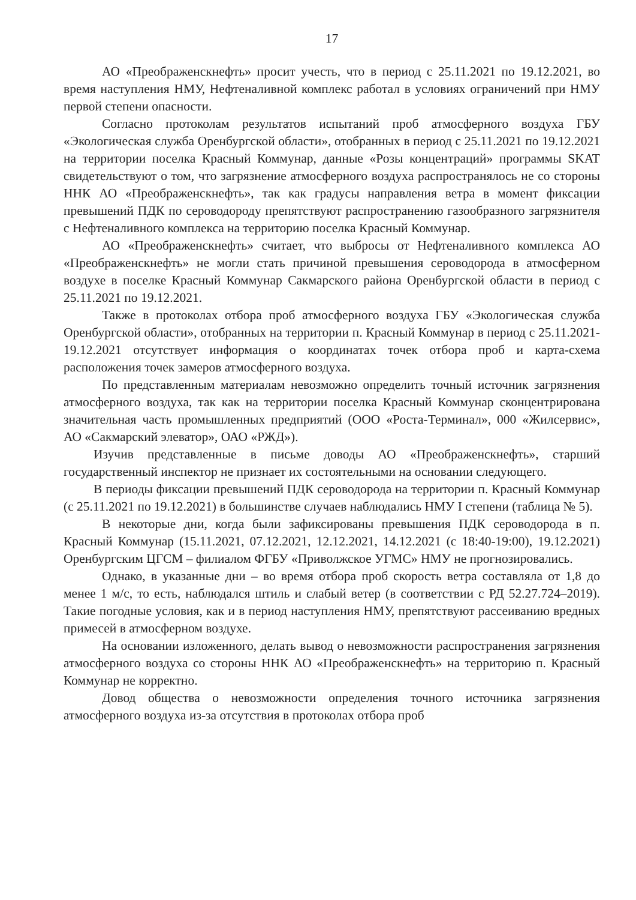17
АО «Преображенскнефть» просит учесть, что в период с 25.11.2021 по 19.12.2021, во время наступления НМУ, Нефтеналивной комплекс работал в условиях ограничений при НМУ первой степени опасности.
Согласно протоколам результатов испытаний проб атмосферного воздуха ГБУ «Экологическая служба Оренбургской области», отобранных в период с 25.11.2021 по 19.12.2021 на территории поселка Красный Коммунар, данные «Розы концентраций» программы SKAT свидетельствуют о том, что загрязнение атмосферного воздуха распространялось не со стороны ННК АО «Преображенскнефть», так как градусы направления ветра в момент фиксации превышений ПДК по сероводороду препятствуют распространению газообразного загрязнителя с Нефтеналивного комплекса на территорию поселка Красный Коммунар.
АО «Преображенскнефть» считает, что выбросы от Нефтеналивного комплекса АО «Преображенскнефть» не могли стать причиной превышения сероводорода в атмосферном воздухе в поселке Красный Коммунар Сакмарского района Оренбургской области в период с 25.11.2021 по 19.12.2021.
Также в протоколах отбора проб атмосферного воздуха ГБУ «Экологическая служба Оренбургской области», отобранных на территории п. Красный Коммунар в период с 25.11.2021-19.12.2021 отсутствует информация о координатах точек отбора проб и карта-схема расположения точек замеров атмосферного воздуха.
По представленным материалам невозможно определить точный источник загрязнения атмосферного воздуха, так как на территории поселка Красный Коммунар сконцентрирована значительная часть промышленных предприятий (ООО «Роста-Терминал», 000 «Жилсервис», АО «Сакмарский элеватор», ОАО «РЖД»).
Изучив представленные в письме доводы АО «Преображенскнефть», старший государственный инспектор не признает их состоятельными на основании следующего.
В периоды фиксации превышений ПДК сероводорода на территории п. Красный Коммунар (с 25.11.2021 по 19.12.2021) в большинстве случаев наблюдались НМУ I степени (таблица № 5).
В некоторые дни, когда были зафиксированы превышения ПДК сероводорода в п. Красный Коммунар (15.11.2021, 07.12.2021, 12.12.2021, 14.12.2021 (с 18:40-19:00), 19.12.2021) Оренбургским ЦГСМ – филиалом ФГБУ «Приволжское УГМС» НМУ не прогнозировались.
Однако, в указанные дни – во время отбора проб скорость ветра составляла от 1,8 до менее 1 м/с, то есть, наблюдался штиль и слабый ветер (в соответствии с РД 52.27.724–2019). Такие погодные условия, как и в период наступления НМУ, препятствуют рассеиванию вредных примесей в атмосферном воздухе.
На основании изложенного, делать вывод о невозможности распространения загрязнения атмосферного воздуха со стороны ННК АО «Преображенскнефть» на территорию п. Красный Коммунар не корректно.
Довод общества о невозможности определения точного источника загрязнения атмосферного воздуха из-за отсутствия в протоколах отбора проб